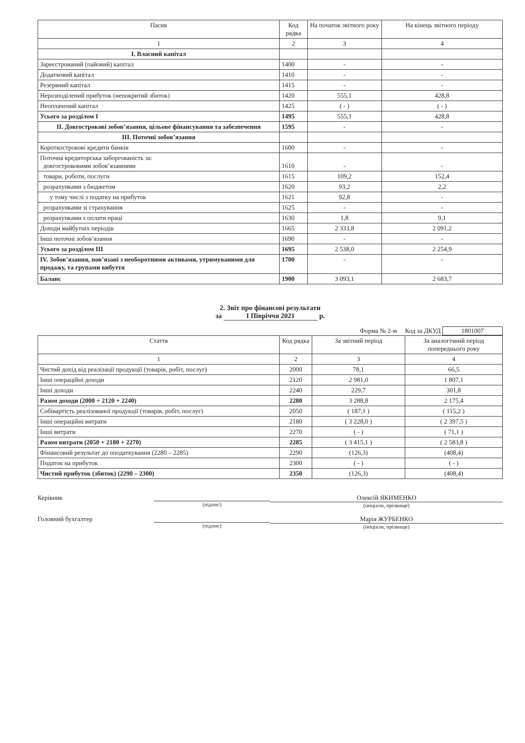| Пасив | Код рядка | На початок звітного року | На кінець звітного періоду |
| --- | --- | --- | --- |
| 1 | 2 | 3 | 4 |
| I. Власний капітал | | | |
| Зареєстрований (пайовий) капітал | 1400 | - | - |
| Додатковий капітал | 1410 | - | - |
| Резервний капітал | 1415 | - | - |
| Нерозподілений прибуток (непокритий збиток) | 1420 | 555,1 | 428,8 |
| Неоплачений капітал | 1425 | ( - ) | ( - ) |
| Усього за розділом I | 1495 | 555,1 | 428,8 |
| II. Довгострокові зобов’язання, цільове фінансування та забезпечення | 1595 | - | - |
| III. Поточні зобов’язання | | | |
| Короткострокові кредити банків | 1600 | - | - |
| Поточна кредиторська заборгованість за: довгостроковими зобов’язаннями | 1610 | - | - |
| товари, роботи, послуги | 1615 | 109,2 | 152,4 |
| розрахунками з бюджетом | 1620 | 93,2 | 2,2 |
| у тому числі з податку на прибуток | 1621 | 92,8 | - |
| розрахунками зі страхування | 1625 | - | - |
| розрахунками з оплати праці | 1630 | 1,8 | 9,1 |
| Доходи майбутніх періодів | 1665 | 2 333,8 | 2 091,2 |
| Інші поточні зобов’язання | 1690 | - | - |
| Усього за розділом III | 1695 | 2 538,0 | 2 254,9 |
| IV. Зобов’язання, пов’язані з необоротними активами, утримуваними для продажу, та групами вибуття | 1700 | - | - |
| Баланс | 1900 | 3 093,1 | 2 683,7 |
2. Звіт про фінансові результати
за I Півріччя 2021 р.
Форма № 2-м Код за ДКУД 1801007
| Стаття | Код рядка | За звітний період | За аналогічний період попереднього року |
| --- | --- | --- | --- |
| 1 | 2 | 3 | 4 |
| Чистий дохід від реалізації продукції (товарів, робіт, послуг) | 2000 | 78,1 | 66,5 |
| Інші операційні доходи | 2120 | 2 981,0 | 1 807,1 |
| Інші доходи | 2240 | 229,7 | 301,8 |
| Разом доходи (2000 + 2120 + 2240) | 2280 | 3 288,8 | 2 175,4 |
| Собівартість реалізованої продукції (товарів, робіт, послуг) | 2050 | ( 187,1 ) | ( 115,2 ) |
| Інші операційні витрати | 2180 | ( 3 228,0 ) | ( 2 397,5 ) |
| Інші витрати | 2270 | ( - ) | ( 71,1 ) |
| Разом витрати (2050 + 2180 + 2270) | 2285 | ( 3 415,1 ) | ( 2 583,8 ) |
| Фінансовий результат до оподаткування (2280 – 2285) | 2290 | (126,3) | (408,4) |
| Податок на прибуток | 2300 | ( - ) | ( - ) |
| Чистий прибуток (збиток) (2290 – 2300) | 2350 | (126,3) | (408,4) |
Керівник
(підпис)
Олексій ЯКИМЕНКО
(ініціали, прізвище)
Головний бухгалтер
(підпис)
Марія ЖУРБЕНКО
(ініціали, прізвище)